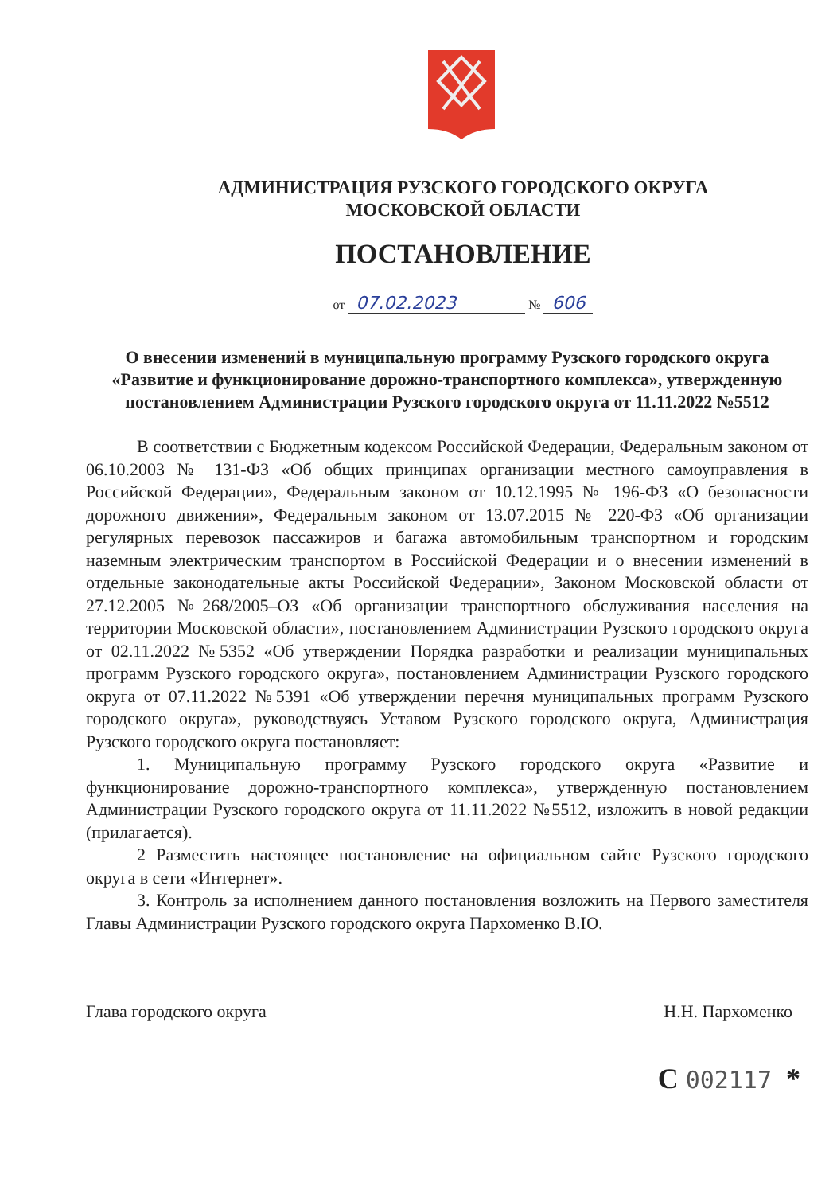АДМИНИСТРАЦИЯ РУЗСКОГО ГОРОДСКОГО ОКРУГА
МОСКОВСКОЙ ОБЛАСТИ
ПОСТАНОВЛЕНИЕ
от 07.02.2023 № 606
О внесении изменений в муниципальную программу Рузского городского округа «Развитие и функционирование дорожно-транспортного комплекса», утвержденную постановлением Администрации Рузского городского округа от 11.11.2022 №5512
В соответствии с Бюджетным кодексом Российской Федерации, Федеральным законом от 06.10.2003 № 131-ФЗ «Об общих принципах организации местного самоуправления в Российской Федерации», Федеральным законом от 10.12.1995 № 196-ФЗ «О безопасности дорожного движения», Федеральным законом от 13.07.2015 № 220-ФЗ «Об организации регулярных перевозок пассажиров и багажа автомобильным транспортном и городским наземным электрическим транспортом в Российской Федерации и о внесении изменений в отдельные законодательные акты Российской Федерации», Законом Московской области от 27.12.2005 №268/2005–ОЗ «Об организации транспортного обслуживания населения на территории Московской области», постановлением Администрации Рузского городского округа от 02.11.2022 №5352 «Об утверждении Порядка разработки и реализации муниципальных программ Рузского городского округа», постановлением Администрации Рузского городского округа от 07.11.2022 №5391 «Об утверждении перечня муниципальных программ Рузского городского округа», руководствуясь Уставом Рузского городского округа, Администрация Рузского городского округа постановляет:
1. Муниципальную программу Рузского городского округа «Развитие и функционирование дорожно-транспортного комплекса», утвержденную постановлением Администрации Рузского городского округа от 11.11.2022 №5512, изложить в новой редакции (прилагается).
2 Разместить настоящее постановление на официальном сайте Рузского городского округа в сети «Интернет».
3. Контроль за исполнением данного постановления возложить на Первого заместителя Главы Администрации Рузского городского округа Пархоменко В.Ю.
Глава городского округа Н.Н. Пархоменко
С 002117 *